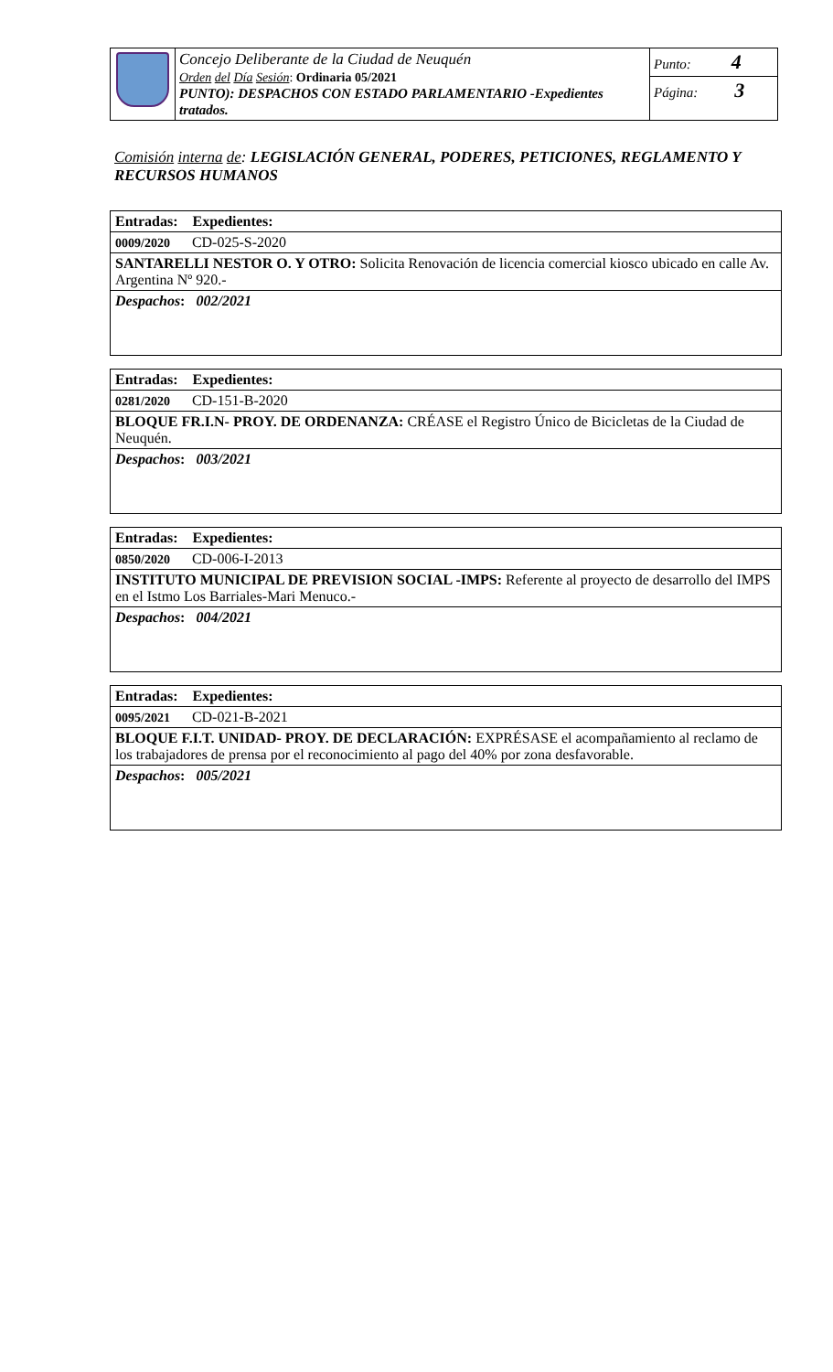| | Concejo Deliberante de la Ciudad de Neuquén Orden del Día Sesión : Ordinaria 05/2021 PUNTO): DESPACHOS CON ESTADO PARLAMENTARIO -Expedientes tratados. | Punto: 4 |
| | | Página: 3 |
Comisión interna de: LEGISLACIÓN GENERAL, PODERES, PETICIONES, REGLAMENTO Y RECURSOS HUMANOS
| Entradas: Expedientes: |
| 0009/2020 CD-025-S-2020 |
| SANTARELLI NESTOR O. Y OTRO: Solicita Renovación de licencia comercial kiosco ubicado en calle Av. Argentina Nº 920.- |
| Despachos : 002/2021 |
| Entradas: Expedientes: |
| 0281/2020 CD-151-B-2020 |
| BLOQUE FR.I.N- PROY. DE ORDENANZA: CRÉASE el Registro Único de Bicicletas de la Ciudad de Neuquén. |
| Despachos : 003/2021 |
| Entradas: Expedientes: |
| 0850/2020 CD-006-I-2013 |
| INSTITUTO MUNICIPAL DE PREVISION SOCIAL -IMPS: Referente al proyecto de desarrollo del IMPS en el Istmo Los Barriales-Mari Menuco.- |
| Despachos : 004/2021 |
| Entradas: Expedientes: |
| 0095/2021 CD-021-B-2021 |
| BLOQUE F.I.T. UNIDAD- PROY. DE DECLARACIÓN: EXPRÉSASE el acompañamiento al reclamo de los trabajadores de prensa por el reconocimiento al pago del 40% por zona desfavorable. |
| Despachos : 005/2021 |